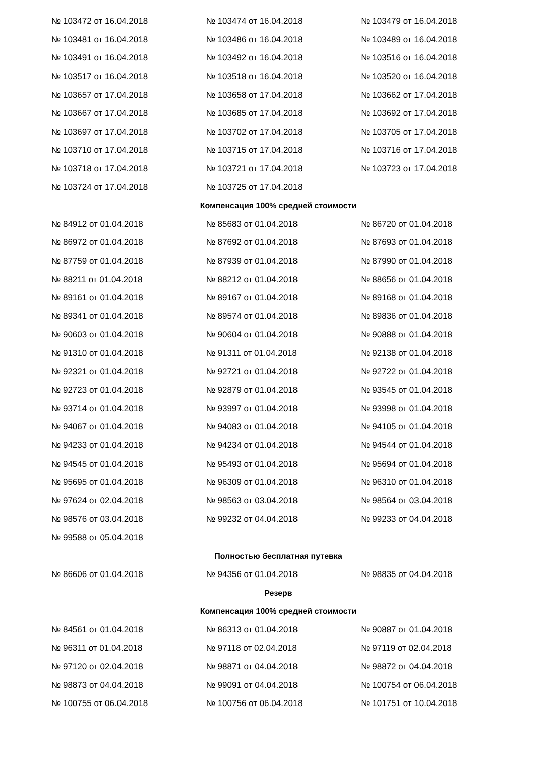| № 103472 от 16.04.2018 | № 103474 от 16.04.2018 | № 103479 от 16.04.2018 |
| № 103481 от 16.04.2018 | № 103486 от 16.04.2018 | № 103489 от 16.04.2018 |
| № 103491 от 16.04.2018 | № 103492 от 16.04.2018 | № 103516 от 16.04.2018 |
| № 103517 от 16.04.2018 | № 103518 от 16.04.2018 | № 103520 от 16.04.2018 |
| № 103657 от 17.04.2018 | № 103658 от 17.04.2018 | № 103662 от 17.04.2018 |
| № 103667 от 17.04.2018 | № 103685 от 17.04.2018 | № 103692 от 17.04.2018 |
| № 103697 от 17.04.2018 | № 103702 от 17.04.2018 | № 103705 от 17.04.2018 |
| № 103710 от 17.04.2018 | № 103715 от 17.04.2018 | № 103716 от 17.04.2018 |
| № 103718 от 17.04.2018 | № 103721 от 17.04.2018 | № 103723 от 17.04.2018 |
| № 103724 от 17.04.2018 | № 103725 от 17.04.2018 | |
| Компенсация 100% средней стоимости | | |
| № 84912 от 01.04.2018 | № 85683 от 01.04.2018 | № 86720 от 01.04.2018 |
| № 86972 от 01.04.2018 | № 87692 от 01.04.2018 | № 87693 от 01.04.2018 |
| № 87759 от 01.04.2018 | № 87939 от 01.04.2018 | № 87990 от 01.04.2018 |
| № 88211 от 01.04.2018 | № 88212 от 01.04.2018 | № 88656 от 01.04.2018 |
| № 89161 от 01.04.2018 | № 89167 от 01.04.2018 | № 89168 от 01.04.2018 |
| № 89341 от 01.04.2018 | № 89574 от 01.04.2018 | № 89836 от 01.04.2018 |
| № 90603 от 01.04.2018 | № 90604 от 01.04.2018 | № 90888 от 01.04.2018 |
| № 91310 от 01.04.2018 | № 91311 от 01.04.2018 | № 92138 от 01.04.2018 |
| № 92321 от 01.04.2018 | № 92721 от 01.04.2018 | № 92722 от 01.04.2018 |
| № 92723 от 01.04.2018 | № 92879 от 01.04.2018 | № 93545 от 01.04.2018 |
| № 93714 от 01.04.2018 | № 93997 от 01.04.2018 | № 93998 от 01.04.2018 |
| № 94067 от 01.04.2018 | № 94083 от 01.04.2018 | № 94105 от 01.04.2018 |
| № 94233 от 01.04.2018 | № 94234 от 01.04.2018 | № 94544 от 01.04.2018 |
| № 94545 от 01.04.2018 | № 95493 от 01.04.2018 | № 95694 от 01.04.2018 |
| № 95695 от 01.04.2018 | № 96309 от 01.04.2018 | № 96310 от 01.04.2018 |
| № 97624 от 02.04.2018 | № 98563 от 03.04.2018 | № 98564 от 03.04.2018 |
| № 98576 от 03.04.2018 | № 99232 от 04.04.2018 | № 99233 от 04.04.2018 |
| № 99588 от 05.04.2018 | | |
| Полностью бесплатная путевка | | |
| № 86606 от 01.04.2018 | № 94356 от 01.04.2018 | № 98835 от 04.04.2018 |
| Резерв | | |
| Компенсация 100% средней стоимости | | |
| № 84561 от 01.04.2018 | № 86313 от 01.04.2018 | № 90887 от 01.04.2018 |
| № 96311 от 01.04.2018 | № 97118 от 02.04.2018 | № 97119 от 02.04.2018 |
| № 97120 от 02.04.2018 | № 98871 от 04.04.2018 | № 98872 от 04.04.2018 |
| № 98873 от 04.04.2018 | № 99091 от 04.04.2018 | № 100754 от 06.04.2018 |
| № 100755 от 06.04.2018 | № 100756 от 06.04.2018 | № 101751 от 10.04.2018 |